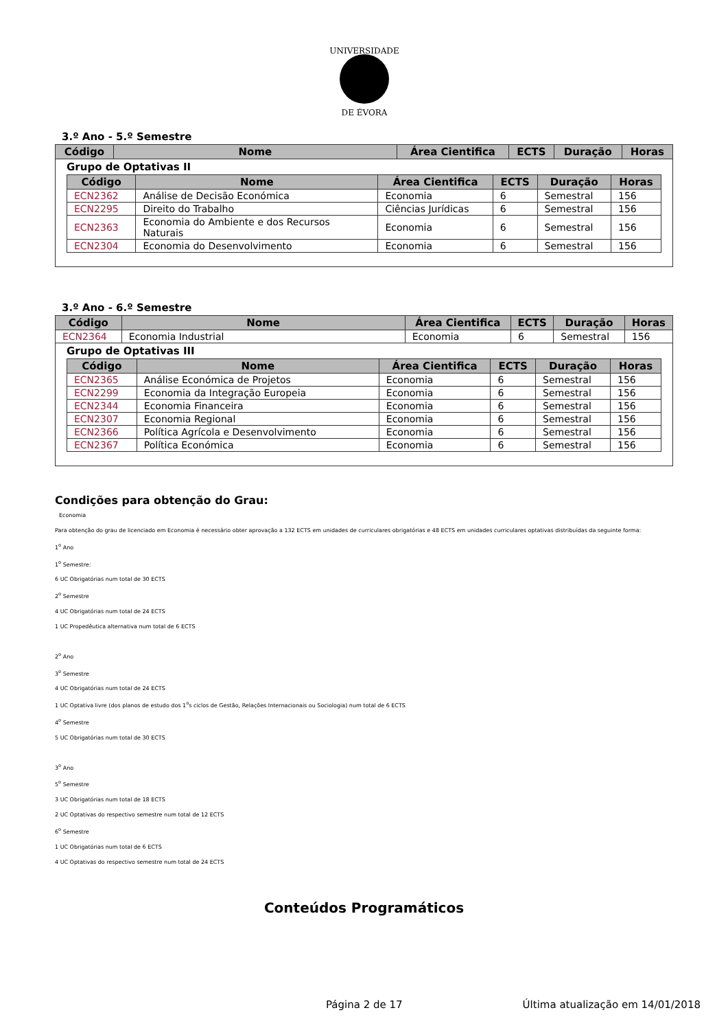UNIVERSIDADE
DE ÉVORA
3.º Ano - 5.º Semestre
| Código | Nome | Área Cientifica | ECTS | Duração | Horas |
| --- | --- | --- | --- | --- | --- |
Grupo de Optativas II
| Código | Nome | Área Cientifica | ECTS | Duração | Horas |
| --- | --- | --- | --- | --- | --- |
| ECN2362 | Análise de Decisão Económica | Economia | 6 | Semestral | 156 |
| ECN2295 | Direito do Trabalho | Ciências Jurídicas | 6 | Semestral | 156 |
| ECN2363 | Economia do Ambiente e dos Recursos Naturais | Economia | 6 | Semestral | 156 |
| ECN2304 | Economia do Desenvolvimento | Economia | 6 | Semestral | 156 |
3.º Ano - 6.º Semestre
| Código | Nome | Área Cientifica | ECTS | Duração | Horas |
| --- | --- | --- | --- | --- | --- |
| ECN2364 | Economia Industrial | Economia | 6 | Semestral | 156 |
Grupo de Optativas III
| Código | Nome | Área Cientifica | ECTS | Duração | Horas |
| --- | --- | --- | --- | --- | --- |
| ECN2365 | Análise Económica de Projetos | Economia | 6 | Semestral | 156 |
| ECN2299 | Economia da Integração Europeia | Economia | 6 | Semestral | 156 |
| ECN2344 | Economia Financeira | Economia | 6 | Semestral | 156 |
| ECN2307 | Economia Regional | Economia | 6 | Semestral | 156 |
| ECN2366 | Política Agrícola e Desenvolvimento | Economia | 6 | Semestral | 156 |
| ECN2367 | Política Económica | Economia | 6 | Semestral | 156 |
Condições para obtenção do Grau:
Economia
Para obtenção do grau de licenciado em Economia é necessário obter aprovação a 132 ECTS em unidades de curriculares obrigatórias e 48 ECTS em unidades curriculares optativas distribuídas da seguinte forma:
1<sup>o</sup> Ano
1<sup>o</sup> Semestre:
6 UC Obrigatórias num total de 30 ECTS
2<sup>o</sup> Semestre
4 UC Obrigatórias num total de 24 ECTS
1 UC Propedêutica alternativa num total de 6 ECTS
2<sup>o</sup> Ano
3<sup>o</sup> Semestre
4 UC Obrigatórias num total de 24 ECTS
1 UC Optativa livre (dos planos de estudo dos 1<sup>o</sup>s ciclos de Gestão, Relações Internacionais ou Sociologia) num total de 6 ECTS
4<sup>o</sup> Semestre
5 UC Obrigatórias num total de 30 ECTS
3<sup>o</sup> Ano
5<sup>o</sup> Semestre
3 UC Obrigatórias num total de 18 ECTS
2 UC Optativas do respectivo semestre num total de 12 ECTS
6<sup>o</sup> Semestre
1 UC Obrigatórias num total de 6 ECTS
4 UC Optativas do respectivo semestre num total de 24 ECTS
Conteúdos Programáticos
Página 2 de 17 Última atualização em 14/01/2018